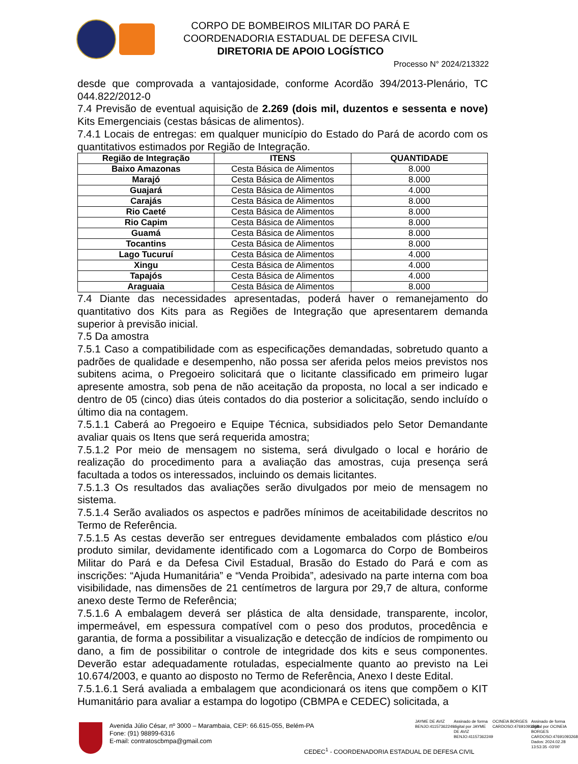CORPO DE BOMBEIROS MILITAR DO PARÁ E
COORDENADORIA ESTADUAL DE DEFESA CIVIL
DIRETORIA DE APOIO LOGÍSTICO
Processo N° 2024/213322
desde que comprovada a vantajosidade, conforme Acordão 394/2013-Plenário, TC 044.822/2012-0
7.4 Previsão de eventual aquisição de 2.269 (dois mil, duzentos e sessenta e nove) Kits Emergenciais (cestas básicas de alimentos).
7.4.1 Locais de entregas: em qualquer município do Estado do Pará de acordo com os quantitativos estimados por Região de Integração.
| Região de Integração | ITENS | QUANTIDADE |
| --- | --- | --- |
| Baixo Amazonas | Cesta Básica de Alimentos | 8.000 |
| Marajó | Cesta Básica de Alimentos | 8.000 |
| Guajará | Cesta Básica de Alimentos | 4.000 |
| Carajás | Cesta Básica de Alimentos | 8.000 |
| Rio Caeté | Cesta Básica de Alimentos | 8.000 |
| Rio Capim | Cesta Básica de Alimentos | 8.000 |
| Guamá | Cesta Básica de Alimentos | 8.000 |
| Tocantins | Cesta Básica de Alimentos | 8.000 |
| Lago Tucuruí | Cesta Básica de Alimentos | 4.000 |
| Xingu | Cesta Básica de Alimentos | 4.000 |
| Tapajós | Cesta Básica de Alimentos | 4.000 |
| Araguaia | Cesta Básica de Alimentos | 8.000 |
7.4 Diante das necessidades apresentadas, poderá haver o remanejamento do quantitativo dos Kits para as Regiões de Integração que apresentarem demanda superior à previsão inicial.
7.5 Da amostra
7.5.1 Caso a compatibilidade com as especificações demandadas, sobretudo quanto a padrões de qualidade e desempenho, não possa ser aferida pelos meios previstos nos subitens acima, o Pregoeiro solicitará que o licitante classificado em primeiro lugar apresente amostra, sob pena de não aceitação da proposta, no local a ser indicado e dentro de 05 (cinco) dias úteis contados do dia posterior a solicitação, sendo incluído o último dia na contagem.
7.5.1.1 Caberá ao Pregoeiro e Equipe Técnica, subsidiados pelo Setor Demandante avaliar quais os Itens que será requerida amostra;
7.5.1.2 Por meio de mensagem no sistema, será divulgado o local e horário de realização do procedimento para a avaliação das amostras, cuja presença será facultada a todos os interessados, incluindo os demais licitantes.
7.5.1.3 Os resultados das avaliações serão divulgados por meio de mensagem no sistema.
7.5.1.4 Serão avaliados os aspectos e padrões mínimos de aceitabilidade descritos no Termo de Referência.
7.5.1.5 As cestas deverão ser entregues devidamente embalados com plástico e/ou produto similar, devidamente identificado com a Logomarca do Corpo de Bombeiros Militar do Pará e da Defesa Civil Estadual, Brasão do Estado do Pará e com as inscrições: “Ajuda Humanitária” e “Venda Proibida”, adesivado na parte interna com boa visibilidade, nas dimensões de 21 centímetros de largura por 29,7 de altura, conforme anexo deste Termo de Referência;
7.5.1.6 A embalagem deverá ser plástica de alta densidade, transparente, incolor, impermeável, em espessura compatível com o peso dos produtos, procedência e garantia, de forma a possibilitar a visualização e detecção de indícios de rompimento ou dano, a fim de possibilitar o controle de integridade dos kits e seus componentes. Deverão estar adequadamente rotuladas, especialmente quanto ao previsto na Lei 10.674/2003, e quanto ao disposto no Termo de Referência, Anexo I deste Edital.
7.5.1.6.1 Será avaliada a embalagem que acondicionará os itens que compõem o KIT Humanitário para avaliar a estampa do logotipo (CBMPA e CEDEC) solicitada, a
Avenida Júlio César, nº 3000 – Marambaia, CEP: 66.615-055, Belém-PA
Fone: (91) 98899-6316
E-mail: contratoscbmpa@gmail.com
JAYME DE AVIZ BENJO:41157362249
Assinado de forma digital por JAYME DE AVIZ BENJO:41157362249
OCINEIA BORGES CARDOSO:47691093268
Assinado de forma digital por OCINEIA BORGES CARDOSO:47691093268 Dados: 2024.02.28 13:53:35 -03'00'
CEDEC<sup>1</sup> - COORDENADORIA ESTADUAL DE DEFESA CIVIL